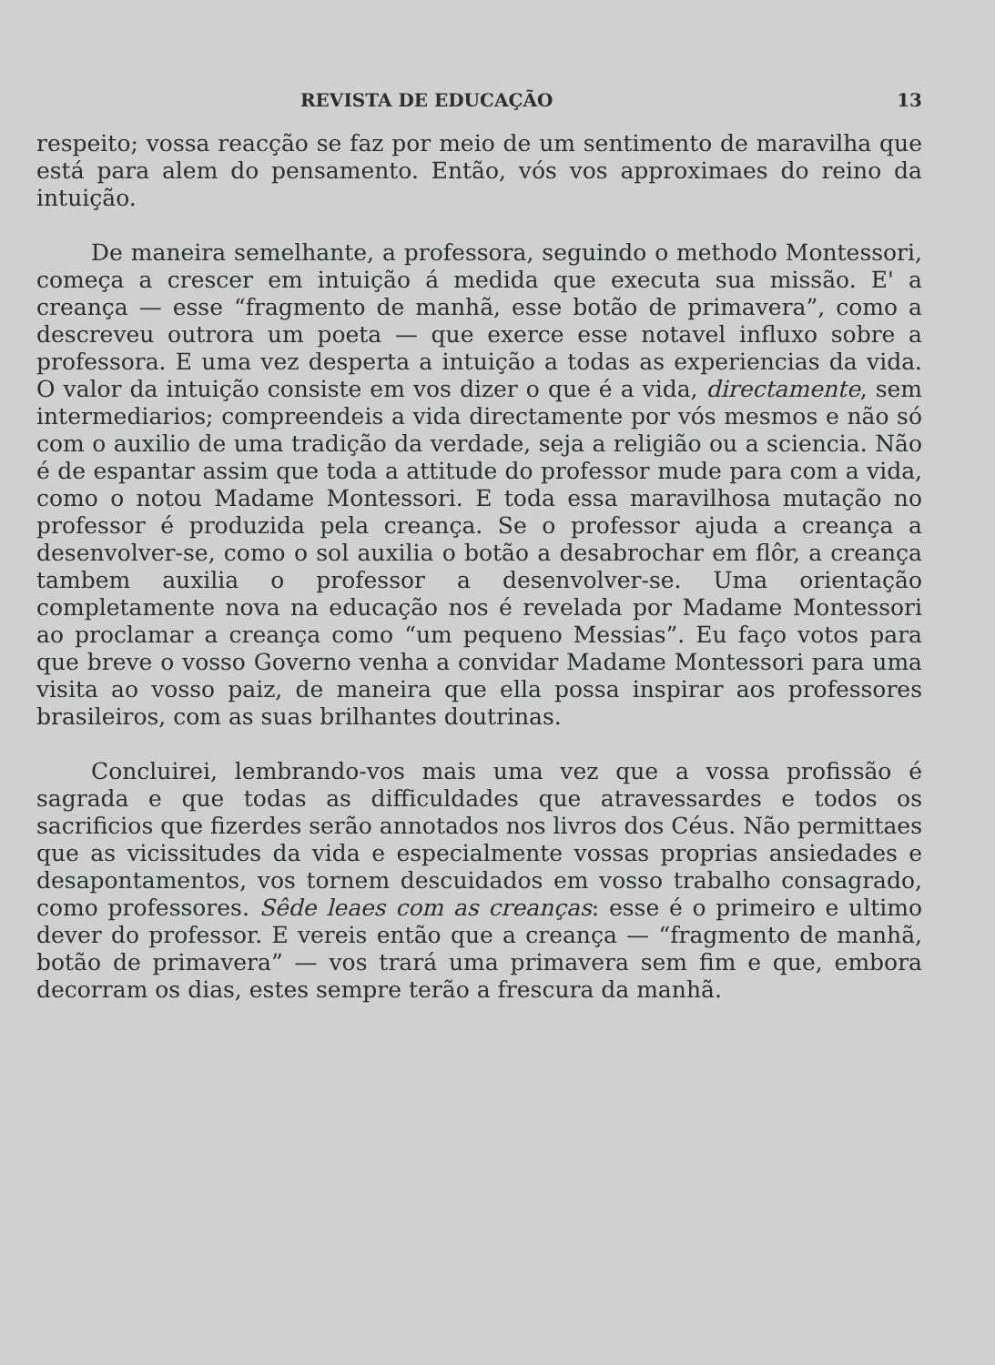REVISTA DE EDUCAÇÃO 13
respeito; vossa reacção se faz por meio de um sentimento de maravilha que está para alem do pensamento. Então, vós vos approximaes do reino da intuição.
De maneira semelhante, a professora, seguindo o methodo Montessori, começa a crescer em intuição á medida que executa sua missão. E' a creança — esse “fragmento de manhã, esse botão de primavera”, como a descreveu outrora um poeta — que exerce esse notavel influxo sobre a professora. E uma vez desperta a intuição a todas as experiencias da vida. O valor da intuição consiste em vos dizer o que é a vida, directamente, sem intermediarios; compreendeis a vida directamente por vós mesmos e não só com o auxilio de uma tradição da verdade, seja a religião ou a sciencia. Não é de espantar assim que toda a attitude do professor mude para com a vida, como o notou Madame Montessori. E toda essa maravilhosa mutação no professor é produzida pela creança. Se o professor ajuda a creança a desenvolver-se, como o sol auxilia o botão a desabrochar em flôr, a creança tambem auxilia o professor a desenvolver-se. Uma orientação completamente nova na educação nos é revelada por Madame Montessori ao proclamar a creança como “um pequeno Messias”. Eu faço votos para que breve o vosso Governo venha a convidar Madame Montessori para uma visita ao vosso paiz, de maneira que ella possa inspirar aos professores brasileiros, com as suas brilhantes doutrinas.
Concluirei, lembrando-vos mais uma vez que a vossa profissão é sagrada e que todas as difficuldades que atravessardes e todos os sacrificios que fizerdes serão annotados nos livros dos Céus. Não permittaes que as vicissitudes da vida e especialmente vossas proprias ansiedades e desapontamentos, vos tornem descuidados em vosso trabalho consagrado, como professores. Sêde leaes com as creanças: esse é o primeiro e ultimo dever do professor. E vereis então que a creança — “fragmento de manhã, botão de primavera” — vos trará uma primavera sem fim e que, embora decorram os dias, estes sempre terão a frescura da manhã.